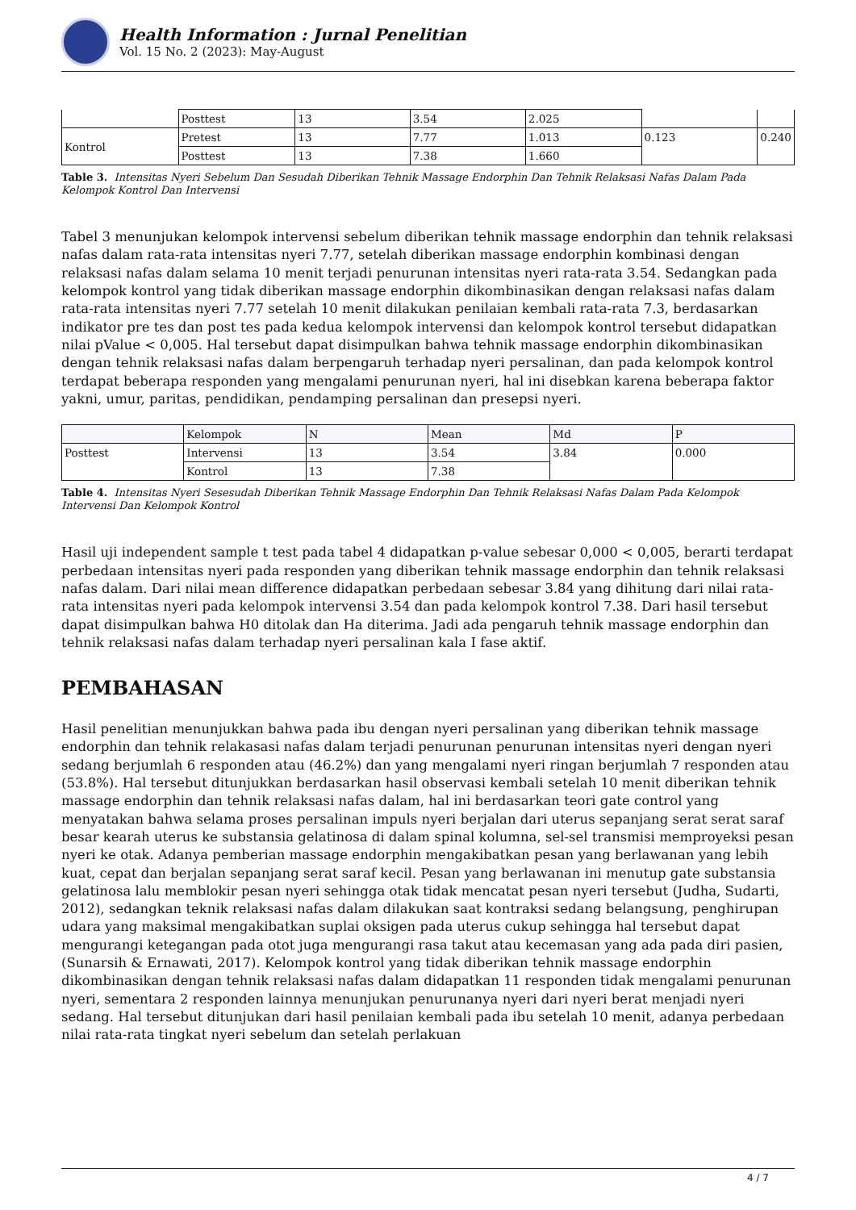Health Information : Jurnal Penelitian
Vol. 15 No. 2 (2023): May-August
| | Posttest | 13 | 3.54 | 2.025 | | |
| Kontrol | Pretest | 13 | 7.77 | 1.013 | 0.123 | 0.240 |
| | Posttest | 13 | 7.38 | 1.660 | | |
Table 3. Intensitas Nyeri Sebelum Dan Sesudah Diberikan Tehnik Massage Endorphin Dan Tehnik Relaksasi Nafas Dalam Pada Kelompok Kontrol Dan Intervensi
Tabel 3 menunjukan kelompok intervensi sebelum diberikan tehnik massage endorphin dan tehnik relaksasi nafas dalam rata-rata intensitas nyeri 7.77, setelah diberikan massage endorphin kombinasi dengan relaksasi nafas dalam selama 10 menit terjadi penurunan intensitas nyeri rata-rata 3.54. Sedangkan pada kelompok kontrol yang tidak diberikan massage endorphin dikombinasikan dengan relaksasi nafas dalam rata-rata intensitas nyeri 7.77 setelah 10 menit dilakukan penilaian kembali rata-rata 7.3, berdasarkan indikator pre tes dan post tes pada kedua kelompok intervensi dan kelompok kontrol tersebut didapatkan nilai pValue < 0,005. Hal tersebut dapat disimpulkan bahwa tehnik massage endorphin dikombinasikan dengan tehnik relaksasi nafas dalam berpengaruh terhadap nyeri persalinan, dan pada kelompok kontrol terdapat beberapa responden yang mengalami penurunan nyeri, hal ini disebkan karena beberapa faktor yakni, umur, paritas, pendidikan, pendamping persalinan dan presepsi nyeri.
| | Kelompok | N | Mean | Md | P |
| --- | --- | --- | --- | --- | --- |
| Posttest | Intervensi | 13 | 3.54 | 3.84 | 0.000 |
| | Kontrol | 13 | 7.38 | | |
Table 4. Intensitas Nyeri Sesesudah Diberikan Tehnik Massage Endorphin Dan Tehnik Relaksasi Nafas Dalam Pada Kelompok Intervensi Dan Kelompok Kontrol
Hasil uji independent sample t test pada tabel 4 didapatkan p-value sebesar 0,000 < 0,005, berarti terdapat perbedaan intensitas nyeri pada responden yang diberikan tehnik massage endorphin dan tehnik relaksasi nafas dalam. Dari nilai mean difference didapatkan perbedaan sebesar 3.84 yang dihitung dari nilai rata-rata intensitas nyeri pada kelompok intervensi 3.54 dan pada kelompok kontrol 7.38. Dari hasil tersebut dapat disimpulkan bahwa H0 ditolak dan Ha diterima. Jadi ada pengaruh tehnik massage endorphin dan tehnik relaksasi nafas dalam terhadap nyeri persalinan kala I fase aktif.
PEMBAHASAN
Hasil penelitian menunjukkan bahwa pada ibu dengan nyeri persalinan yang diberikan tehnik massage endorphin dan tehnik relakasasi nafas dalam terjadi penurunan penurunan intensitas nyeri dengan nyeri sedang berjumlah 6 responden atau (46.2%) dan yang mengalami nyeri ringan berjumlah 7 responden atau (53.8%). Hal tersebut ditunjukkan berdasarkan hasil observasi kembali setelah 10 menit diberikan tehnik massage endorphin dan tehnik relaksasi nafas dalam, hal ini berdasarkan teori gate control yang menyatakan bahwa selama proses persalinan impuls nyeri berjalan dari uterus sepanjang serat serat saraf besar kearah uterus ke substansia gelatinosa di dalam spinal kolumna, sel-sel transmisi memproyeksi pesan nyeri ke otak. Adanya pemberian massage endorphin mengakibatkan pesan yang berlawanan yang lebih kuat, cepat dan berjalan sepanjang serat saraf kecil. Pesan yang berlawanan ini menutup gate substansia gelatinosa lalu memblokir pesan nyeri sehingga otak tidak mencatat pesan nyeri tersebut (Judha, Sudarti, 2012), sedangkan teknik relaksasi nafas dalam dilakukan saat kontraksi sedang belangsung, penghirupan udara yang maksimal mengakibatkan suplai oksigen pada uterus cukup sehingga hal tersebut dapat mengurangi ketegangan pada otot juga mengurangi rasa takut atau kecemasan yang ada pada diri pasien, (Sunarsih & Ernawati, 2017). Kelompok kontrol yang tidak diberikan tehnik massage endorphin dikombinasikan dengan tehnik relaksasi nafas dalam didapatkan 11 responden tidak mengalami penurunan nyeri, sementara 2 responden lainnya menunjukan penurunanya nyeri dari nyeri berat menjadi nyeri sedang. Hal tersebut ditunjukan dari hasil penilaian kembali pada ibu setelah 10 menit, adanya perbedaan nilai rata-rata tingkat nyeri sebelum dan setelah perlakuan
4 / 7